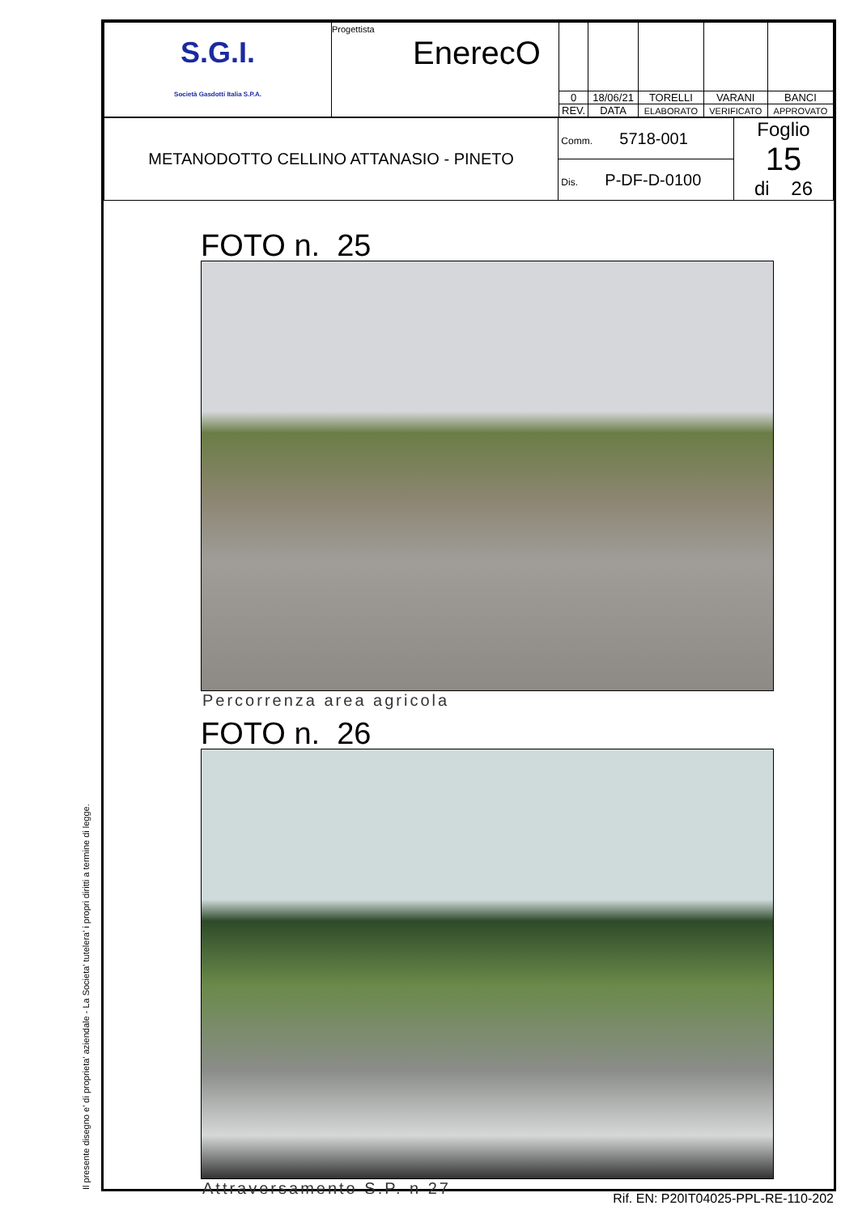Il presente disegno e' di proprieta' aziendale - La Societa' tutelera' i propri diritti a termine di legge.
| S.G.I. Società Gasdotti Italia S.P.A. | Progettista EnerecO | | | | | |
| | | 0 | 18/06/21 | TORELLI | VARANI | BANCI |
| | | REV. | DATA | ELABORATO | VERIFICATO | APPROVATO |
| METANODOTTO CELLINO ATTANASIO - PINETO | Comm. 5718-001 | Foglio 15 di 26 |
| | Dis. P-DF-D-0100 | |
FOTO n. 25
Percorrenza area agricola
FOTO n. 26
Attraversamento S.P. n 27
Rif. EN: P20IT04025-PPL-RE-110-202